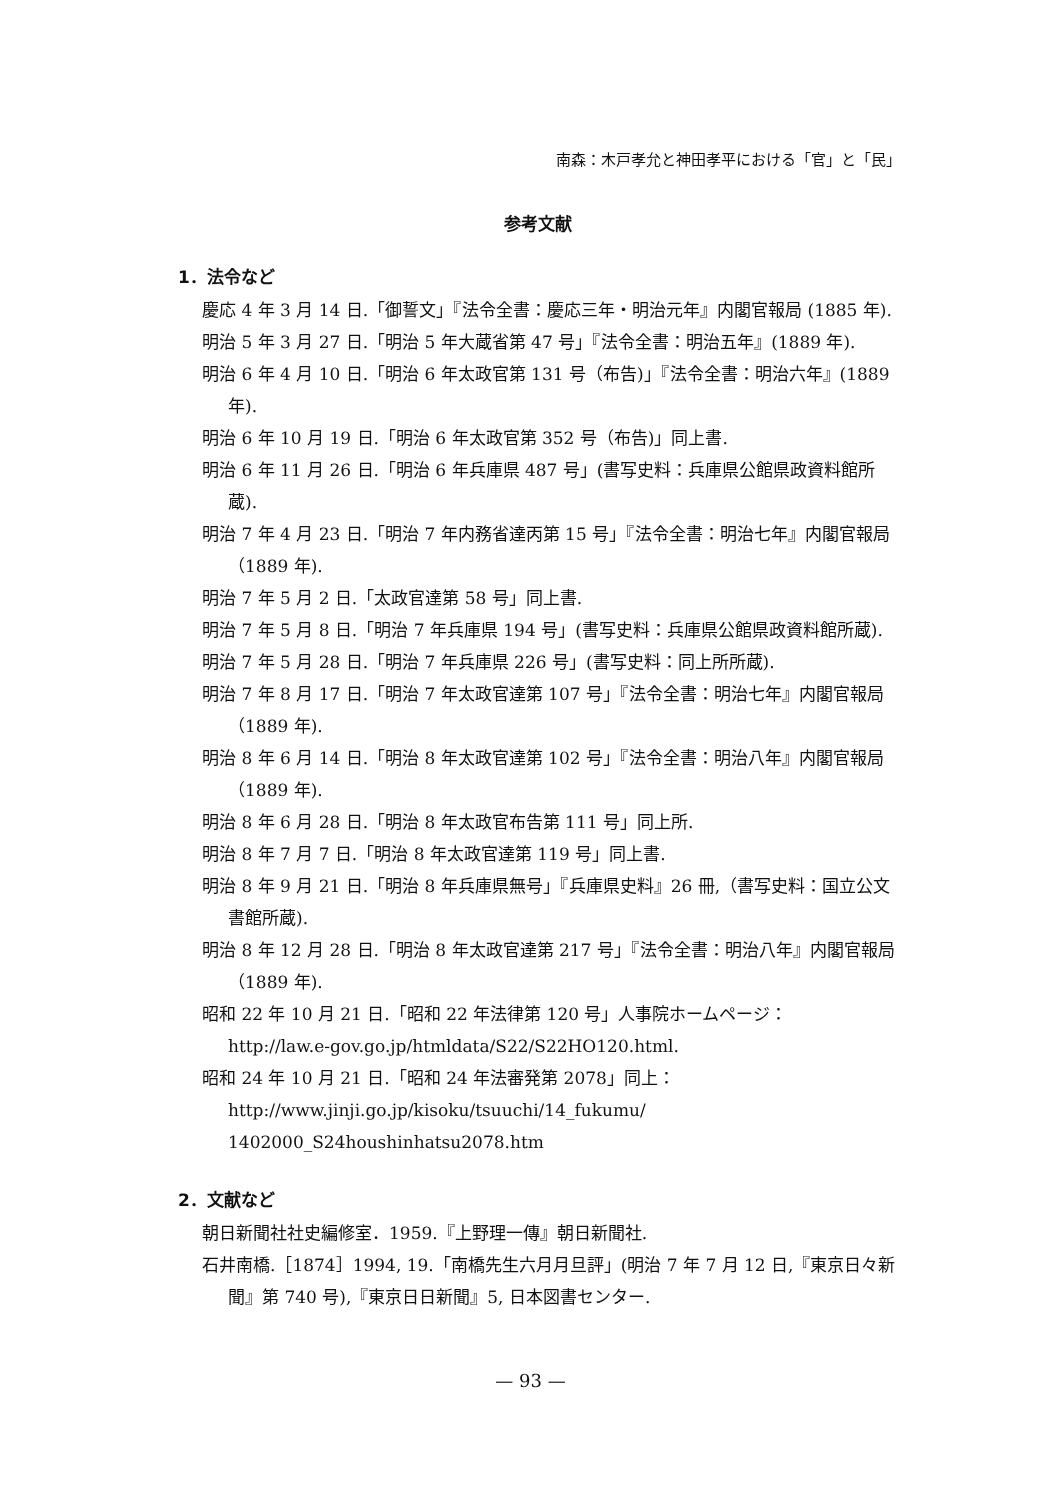南森：木戸孝允と神田孝平における「官」と「民」
参考文献
1．法令など
慶応 4 年 3 月 14 日.「御誓文」『法令全書：慶応三年・明治元年』内閣官報局 (1885 年).
明治 5 年 3 月 27 日.「明治 5 年大蔵省第 47 号」『法令全書：明治五年』(1889 年).
明治 6 年 4 月 10 日.「明治 6 年太政官第 131 号（布告)」『法令全書：明治六年』(1889 年).
明治 6 年 10 月 19 日.「明治 6 年太政官第 352 号（布告)」同上書.
明治 6 年 11 月 26 日.「明治 6 年兵庫県 487 号」(書写史料：兵庫県公館県政資料館所蔵).
明治 7 年 4 月 23 日.「明治 7 年内務省達丙第 15 号」『法令全書：明治七年』内閣官報局（1889 年).
明治 7 年 5 月 2 日.「太政官達第 58 号」同上書.
明治 7 年 5 月 8 日.「明治 7 年兵庫県 194 号」(書写史料：兵庫県公館県政資料館所蔵).
明治 7 年 5 月 28 日.「明治 7 年兵庫県 226 号」(書写史料：同上所所蔵).
明治 7 年 8 月 17 日.「明治 7 年太政官達第 107 号」『法令全書：明治七年』内閣官報局（1889 年).
明治 8 年 6 月 14 日.「明治 8 年太政官達第 102 号」『法令全書：明治八年』内閣官報局（1889 年).
明治 8 年 6 月 28 日.「明治 8 年太政官布告第 111 号」同上所.
明治 8 年 7 月 7 日.「明治 8 年太政官達第 119 号」同上書.
明治 8 年 9 月 21 日.「明治 8 年兵庫県無号」『兵庫県史料』26 冊,（書写史料：国立公文書館所蔵).
明治 8 年 12 月 28 日.「明治 8 年太政官達第 217 号」『法令全書：明治八年』内閣官報局（1889 年).
昭和 22 年 10 月 21 日.「昭和 22 年法律第 120 号」人事院ホームページ：
http://law.e-gov.go.jp/htmldata/S22/S22HO120.html.
昭和 24 年 10 月 21 日.「昭和 24 年法審発第 2078」同上：
http://www.jinji.go.jp/kisoku/tsuuchi/14_fukumu/
1402000_S24houshinhatsu2078.htm
2．文献など
朝日新聞社社史編修室．1959.『上野理一傳』朝日新聞社.
石井南橋.［1874］1994, 19.「南橋先生六月月旦評」(明治 7 年 7 月 12 日,『東京日々新聞』第 740 号),『東京日日新聞』5, 日本図書センター.
— 93 —